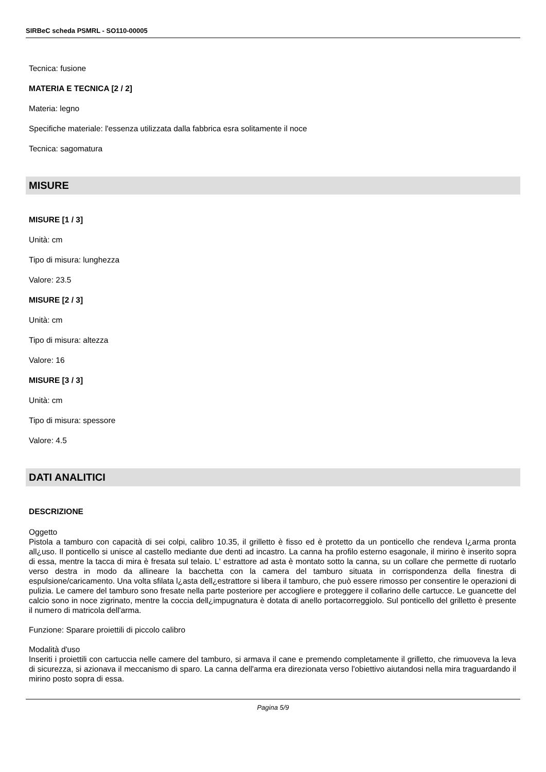SIRBeC scheda PSMRL - SO110-00005
Tecnica: fusione
MATERIA E TECNICA [2 / 2]
Materia: legno
Specifiche materiale: l'essenza utilizzata dalla fabbrica esra solitamente il noce
Tecnica: sagomatura
MISURE
MISURE [1 / 3]
Unità: cm
Tipo di misura: lunghezza
Valore: 23.5
MISURE [2 / 3]
Unità: cm
Tipo di misura: altezza
Valore: 16
MISURE [3 / 3]
Unità: cm
Tipo di misura: spessore
Valore: 4.5
DATI ANALITICI
DESCRIZIONE
Oggetto
Pistola a tamburo con capacità di sei colpi, calibro 10.35, il grilletto è fisso ed è protetto da un ponticello che rendeva l¿arma pronta all¿uso. Il ponticello si unisce al castello mediante due denti ad incastro. La canna ha profilo esterno esagonale, il mirino è inserito sopra di essa, mentre la tacca di mira è fresata sul telaio. L' estrattore ad asta è montato sotto la canna, su un collare che permette di ruotarlo verso destra in modo da allineare la bacchetta con la camera del tamburo situata in corrispondenza della finestra di espulsione/caricamento. Una volta sfilata l¿asta dell¿estrattore si libera il tamburo, che può essere rimosso per consentire le operazioni di pulizia. Le camere del tamburo sono fresate nella parte posteriore per accogliere e proteggere il collarino delle cartucce. Le guancette del calcio sono in noce zigrinato, mentre la coccia dell¿impugnatura è dotata di anello portacorreggiolo. Sul ponticello del grilletto è presente il numero di matricola dell'arma.
Funzione: Sparare proiettili di piccolo calibro
Modalità d'uso
Inseriti i proiettili con cartuccia nelle camere del tamburo, si armava il cane e premendo completamente il grilletto, che rimuoveva la leva di sicurezza, si azionava il meccanismo di sparo. La canna dell'arma era direzionata verso l'obiettivo aiutandosi nella mira traguardando il mirino posto sopra di essa.
Pagina 5/9